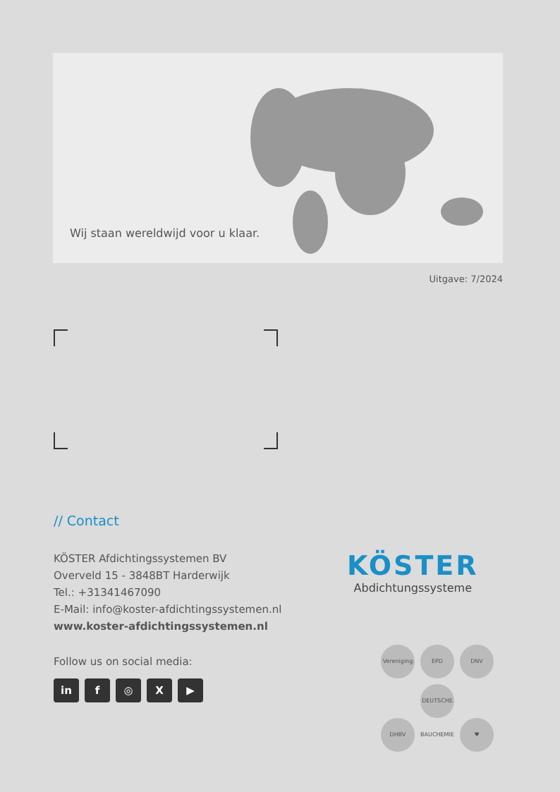Wij staan wereldwijd voor u klaar.
Uitgave: 7/2024
// Contact
KÖSTER Afdichtingssystemen BV
Overveld 15 - 3848BT Harderwijk
Tel.: +31341467090
E-Mail: info@koster-afdichtingssystemen.nl
www.koster-afdichtingssystemen.nl
Follow us on social media:
in f ◎ X ▶
KÖSTER
Abdichtungssysteme
Vereniging EPD DNV DHBV DEUTSCHE BAUCHEMIE ♥